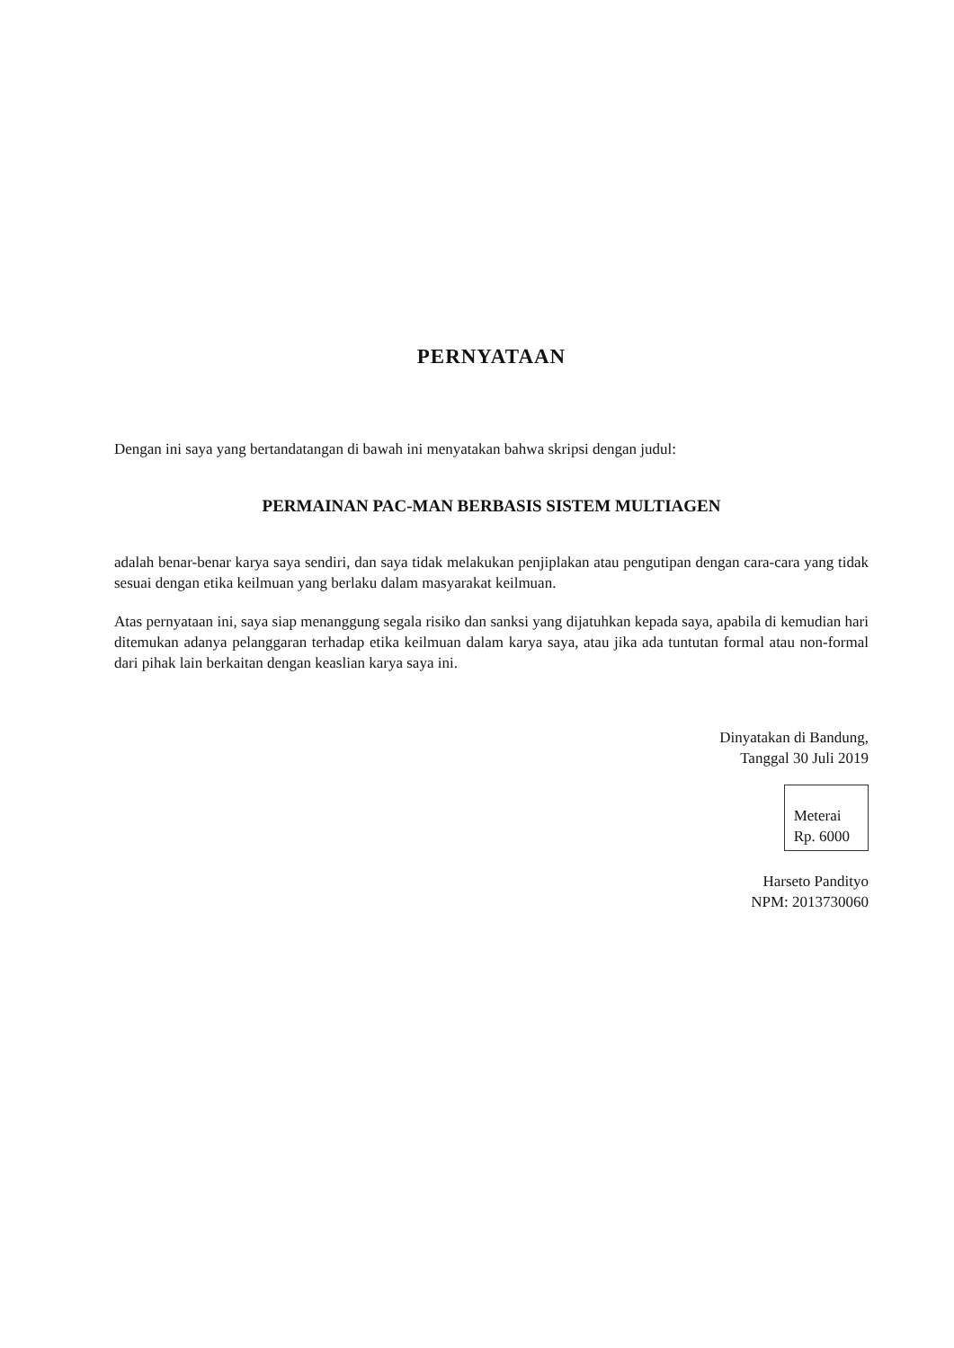PERNYATAAN
Dengan ini saya yang bertandatangan di bawah ini menyatakan bahwa skripsi dengan judul:
PERMAINAN PAC-MAN BERBASIS SISTEM MULTIAGEN
adalah benar-benar karya saya sendiri, dan saya tidak melakukan penjiplakan atau pengutipan dengan cara-cara yang tidak sesuai dengan etika keilmuan yang berlaku dalam masyarakat keilmuan.
Atas pernyataan ini, saya siap menanggung segala risiko dan sanksi yang dijatuhkan kepada saya, apabila di kemudian hari ditemukan adanya pelanggaran terhadap etika keilmuan dalam karya saya, atau jika ada tuntutan formal atau non-formal dari pihak lain berkaitan dengan keaslian karya saya ini.
Dinyatakan di Bandung,
Tanggal 30 Juli 2019
Meterai
Rp. 6000
Harseto Pandityo
NPM: 2013730060